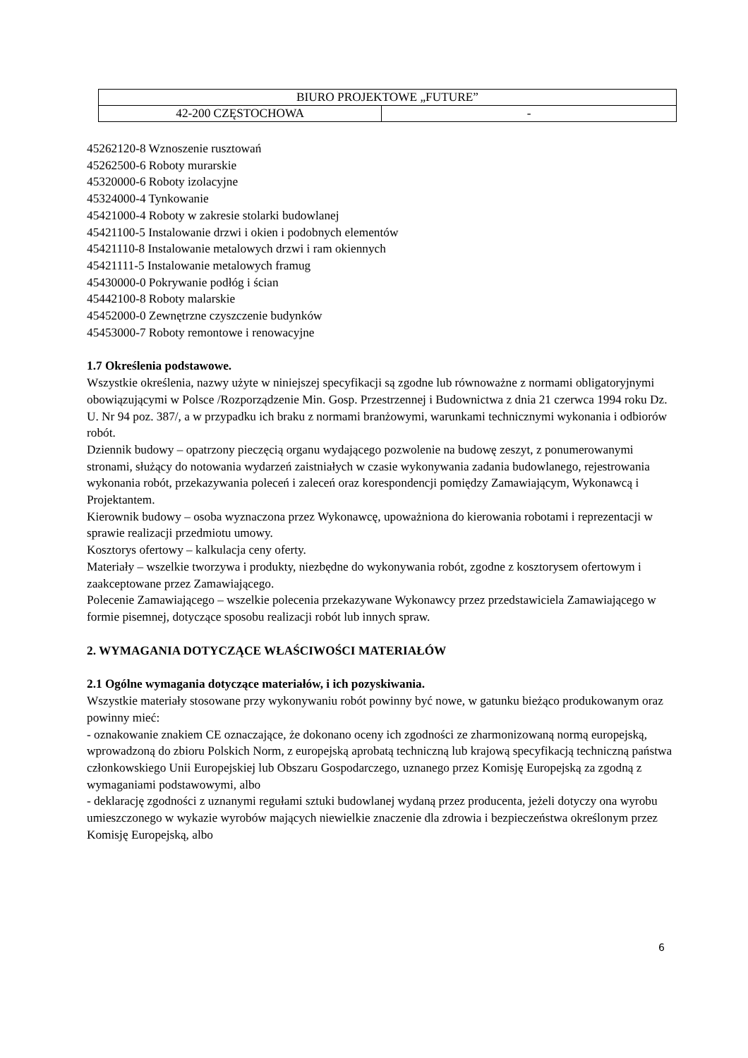| BIURO PROJEKTOWE „FUTURE” | |
| 42-200 CZĘSTOCHOWA | - |
45262120-8 Wznoszenie rusztowań
45262500-6 Roboty murarskie
45320000-6 Roboty izolacyjne
45324000-4 Tynkowanie
45421000-4 Roboty w zakresie stolarki budowlanej
45421100-5 Instalowanie drzwi i okien i podobnych elementów
45421110-8 Instalowanie metalowych drzwi i ram okiennych
45421111-5 Instalowanie metalowych framug
45430000-0 Pokrywanie podłóg i ścian
45442100-8 Roboty malarskie
45452000-0 Zewnętrzne czyszczenie budynków
45453000-7 Roboty remontowe i renowacyjne
1.7 Określenia podstawowe.
Wszystkie określenia, nazwy użyte w niniejszej specyfikacji są zgodne lub równoważne z normami obligatoryjnymi obowiązującymi w Polsce /Rozporządzenie Min. Gosp. Przestrzennej i Budownictwa z dnia 21 czerwca 1994 roku Dz. U. Nr 94 poz. 387/, a w przypadku ich braku z normami branżowymi, warunkami technicznymi wykonania i odbiorów robót.
Dziennik budowy – opatrzony pieczęcią organu wydającego pozwolenie na budowę zeszyt, z ponumerowanymi stronami, służący do notowania wydarzeń zaistniałych w czasie wykonywania zadania budowlanego, rejestrowania wykonania robót, przekazywania poleceń i zaleceń oraz korespondencji pomiędzy Zamawiającym, Wykonawcą i Projektantem.
Kierownik budowy – osoba wyznaczona przez Wykonawcę, upoważniona do kierowania robotami i reprezentacji w sprawie realizacji przedmiotu umowy.
Kosztorys ofertowy – kalkulacja ceny oferty.
Materiały – wszelkie tworzywa i produkty, niezbędne do wykonywania robót, zgodne z kosztorysem ofertowym i zaakceptowane przez Zamawiającego.
Polecenie Zamawiającego – wszelkie polecenia przekazywane Wykonawcy przez przedstawiciela Zamawiającego w formie pisemnej, dotyczące sposobu realizacji robót lub innych spraw.
2. WYMAGANIA DOTYCZĄCE WŁAŚCIWOŚCI MATERIAŁÓW
2.1 Ogólne wymagania dotyczące materiałów, i ich pozyskiwania.
Wszystkie materiały stosowane przy wykonywaniu robót powinny być nowe, w gatunku bieżąco produkowanym oraz powinny mieć:
- oznakowanie znakiem CE oznaczające, że dokonano oceny ich zgodności ze zharmonizowaną normą europejską, wprowadzoną do zbioru Polskich Norm, z europejską aprobatą techniczną lub krajową specyfikacją techniczną państwa członkowskiego Unii Europejskiej lub Obszaru Gospodarczego, uznanego przez Komisję Europejską za zgodną z wymaganiami podstawowymi, albo
- deklarację zgodności z uznanymi regułami sztuki budowlanej wydaną przez producenta, jeżeli dotyczy ona wyrobu umieszczonego w wykazie wyrobów mających niewielkie znaczenie dla zdrowia i bezpieczeństwa określonym przez Komisję Europejską, albo
6